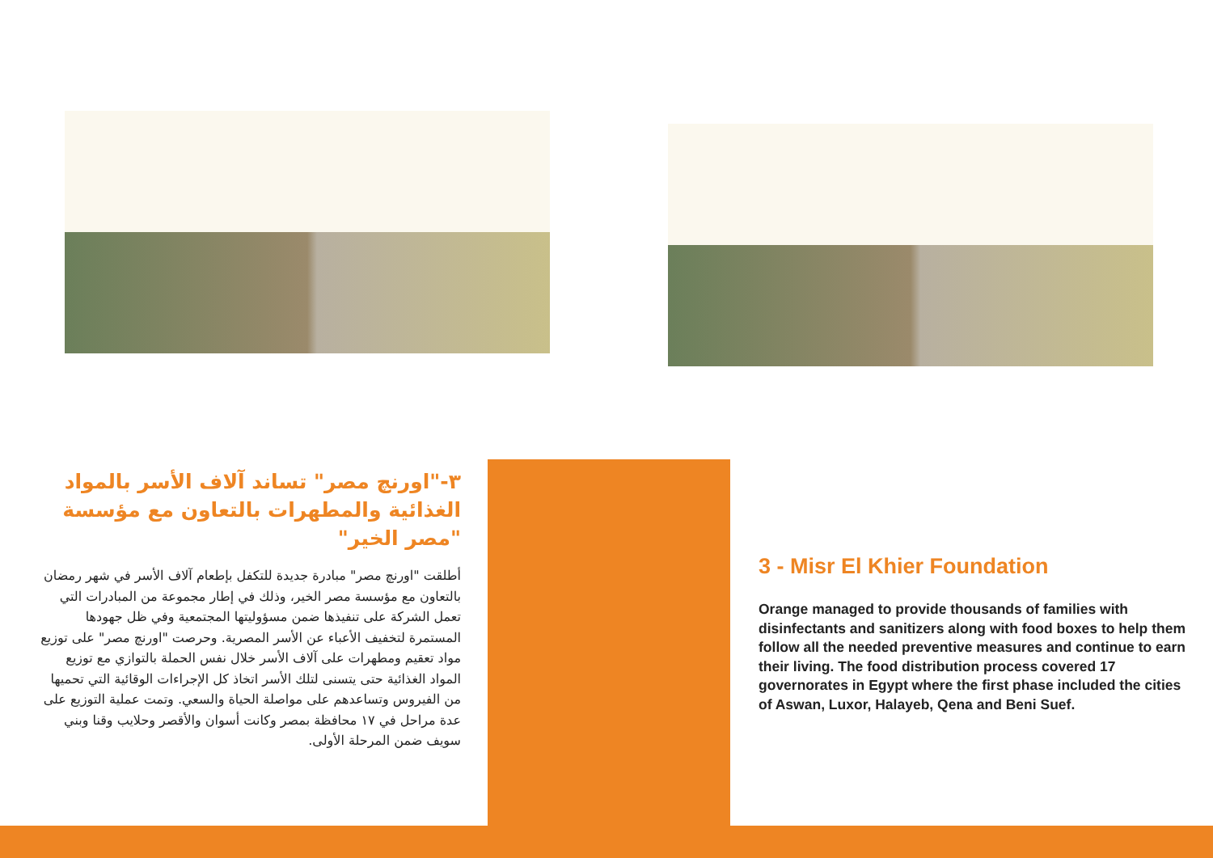٣-"اورنچ مصر" تساند آلاف الأسر بالمواد الغذائية والمطهرات بالتعاون مع مؤسسة "مصر الخير"
أطلقت "اورنچ مصر" مبادرة جديدة للتكفل بإطعام آلاف الأسر في شهر رمضان بالتعاون مع مؤسسة مصر الخير، وذلك في إطار مجموعة من المبادرات التي تعمل الشركة على تنفيذها ضمن مسؤوليتها المجتمعية وفي ظل جهودها المستمرة لتخفيف الأعباء عن الأسر المصرية. وحرصت "اورنچ مصر" على توزيع مواد تعقيم ومطهرات على آلاف الأسر خلال نفس الحملة بالتوازي مع توزيع المواد الغذائية حتى يتسنى لتلك الأسر اتخاذ كل الإجراءات الوقائية التي تحميها من الفيروس وتساعدهم على مواصلة الحياة والسعي. وتمت عملية التوزيع على عدة مراحل في ١٧ محافظة بمصر وكانت أسوان والأقصر وحلايب وقنا وبني سويف ضمن المرحلة الأولى.
3 - Misr El Khier Foundation
Orange managed to provide thousands of families with disinfectants and sanitizers along with food boxes to help them follow all the needed preventive measures and continue to earn their living. The food distribution process covered 17 governorates in Egypt where the first phase included the cities of Aswan, Luxor, Halayeb, Qena and Beni Suef.